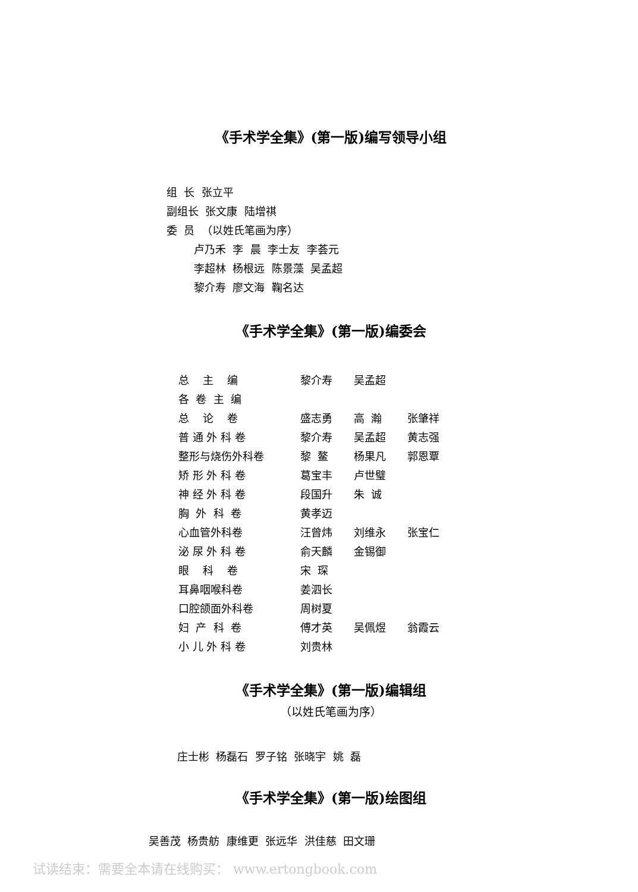《手术学全集》(第一版)编写领导小组
组 长 张立平
副组长 张文康 陆增祺
委 员 （以姓氏笔画为序）
卢乃禾 李 晨 李士友 李荟元
李超林 杨根远 陈景藻 吴孟超
黎介寿 廖文海 鞠名达
《手术学全集》(第一版)编委会
| 总 主 编 | 黎介寿 | 吴孟超 | |
| 各 卷 主 编 | | | |
| 总 论 卷 | 盛志勇 | 高 瀚 | 张肇祥 |
| 普 通 外 科 卷 | 黎介寿 | 吴孟超 | 黄志强 |
| 整形与烧伤外科卷 | 黎 鳌 | 杨果凡 | 郭恩覃 |
| 矫 形 外 科 卷 | 葛宝丰 | 卢世璧 | |
| 神 经 外 科 卷 | 段国升 | 朱 诚 | |
| 胸 外 科 卷 | 黄孝迈 | | |
| 心血管外科卷 | 汪曾炜 | 刘维永 | 张宝仁 |
| 泌 尿 外 科 卷 | 俞天麟 | 金锡御 | |
| 眼 科 卷 | 宋 琛 | | |
| 耳鼻咽喉科卷 | 姜泗长 | | |
| 口腔颌面外科卷 | 周树夏 | | |
| 妇 产 科 卷 | 傅才英 | 吴佩煜 | 翁霞云 |
| 小 儿 外 科 卷 | 刘贵林 | | |
《手术学全集》(第一版)编辑组
（以姓氏笔画为序）
庄士彬 杨磊石 罗子铭 张晓宇 姚 磊
《手术学全集》(第一版)绘图组
吴善茂 杨贵舫 康维更 张远华 洪佳慈 田文珊
试读结束：需要全本请在线购买： www.ertongbook.com